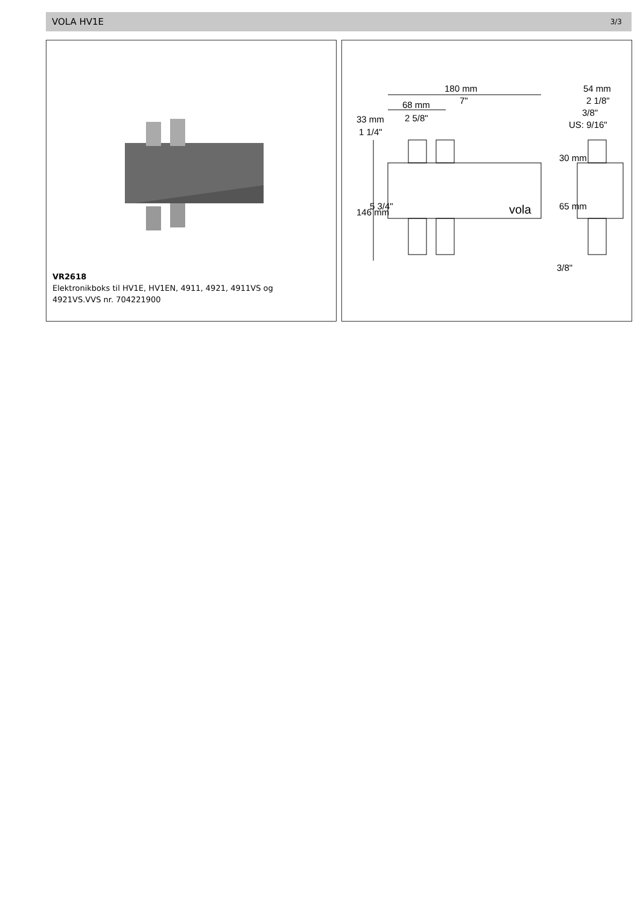VOLA HV1E 3/3
VR2618
Elektronikboks til HV1E, HV1EN, 4911, 4921, 4911VS og 4921VS.VVS nr. 704221900
180 mm
7"
68 mm
2 5/8"
33 mm
1 1/4"
54 mm
2 1/8"
3/8"
US: 9/16"
146 mm
5 3/4"
30 mm
65 mm
3/8"
vola